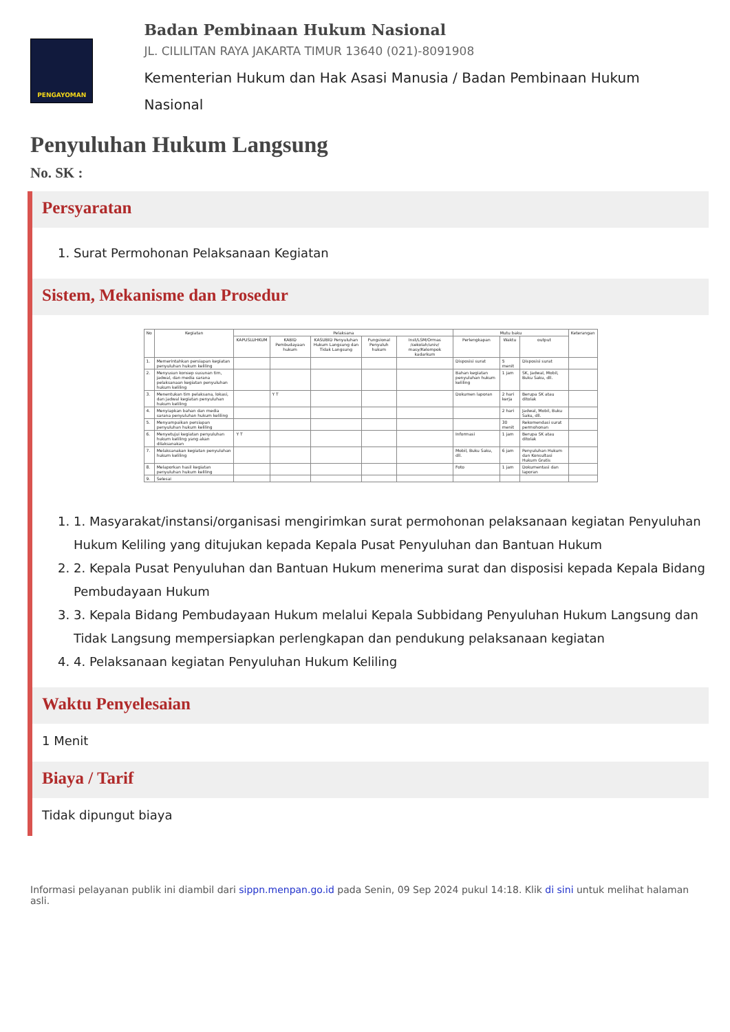PENGAYOMAN
Badan Pembinaan Hukum Nasional
JL. CILILITAN RAYA JAKARTA TIMUR 13640 (021)-8091908
Kementerian Hukum dan Hak Asasi Manusia / Badan Pembinaan Hukum Nasional
Penyuluhan Hukum Langsung
No. SK :
Persyaratan
1. Surat Permohonan Pelaksanaan Kegiatan
Sistem, Mekanisme dan Prosedur
| No | Kegiatan | Pelaksana | | | | | Mutu baku | | | Keterangan |
| --- | --- | --- | --- | --- | --- | --- | --- | --- | --- | --- |
| | | KAPUSLUHKUM | KABID Pembudayaan hukum | KASUBID Penyuluhan Hukum Langsung dan Tidak Langsung | Fungsional Penyuluh hukum | Inst/LSM/Ormas /sekolah/univ/ masy/Kelompok kadarkum | Perlengkapan | Waktu | output | |
| 1. | Memerintahkan persiapan kegiatan penyuluhan hukum keliling | | | | | | Disposisi surat | 5 menit | Disposisi surat | |
| 2. | Menyusun konsep susunan tim, jadwal, dan media sarana pelaksanaan kegiatan penyuluhan hukum keliling | | | | | | Bahan kegiatan penyuluhan hukum keliling | 1 jam | SK, Jadwal, Mobil, Buku Saku, dll. | |
| 3. | Menentukan tim pelaksana, lokasi, dan jadwal kegiatan penyuluhan hukum keliling | | Y T | | | | Dokumen laporan | 2 hari kerja | Berupa SK atau ditolak | |
| 4. | Menyiapkan bahan dan media sarana penyuluhan hukum keliling | | | | | | | 2 hari | Jadwal, Mobil, Buku Saku, dll. | |
| 5. | Menyampaikan persiapan penyuluhan hukum keliling | | | | | | | 30 menit | Rekomendasi surat permohonan | |
| 6. | Menyetujui kegiatan penyuluhan hukum keliling yang akan dilaksanakan | Y T | | | | | Informasi | 1 jam | Berupa SK atau ditolak | |
| 7. | Melaksanakan kegiatan penyuluhan hukum keliling | | | | | | Mobil, Buku Saku, dll. | 6 jam | Penyuluhan Hukum dan Konsultasi Hukum Gratis | |
| 8. | Melaporkan hasil kegiatan penyuluhan hukum keliling | | | | | | Foto | 1 jam | Dokumentasi dan laporan | |
| 9. | Selesai | | | | | | | | | |
1. 1. Masyarakat/instansi/organisasi mengirimkan surat permohonan pelaksanaan kegiatan Penyuluhan Hukum Keliling yang ditujukan kepada Kepala Pusat Penyuluhan dan Bantuan Hukum
2. 2. Kepala Pusat Penyuluhan dan Bantuan Hukum menerima surat dan disposisi kepada Kepala Bidang Pembudayaan Hukum
3. 3. Kepala Bidang Pembudayaan Hukum melalui Kepala Subbidang Penyuluhan Hukum Langsung dan Tidak Langsung mempersiapkan perlengkapan dan pendukung pelaksanaan kegiatan
4. 4. Pelaksanaan kegiatan Penyuluhan Hukum Keliling
Waktu Penyelesaian
1 Menit
Biaya / Tarif
Tidak dipungut biaya
Informasi pelayanan publik ini diambil dari sippn.menpan.go.id pada Senin, 09 Sep 2024 pukul 14:18. Klik di sini untuk melihat halaman asli.